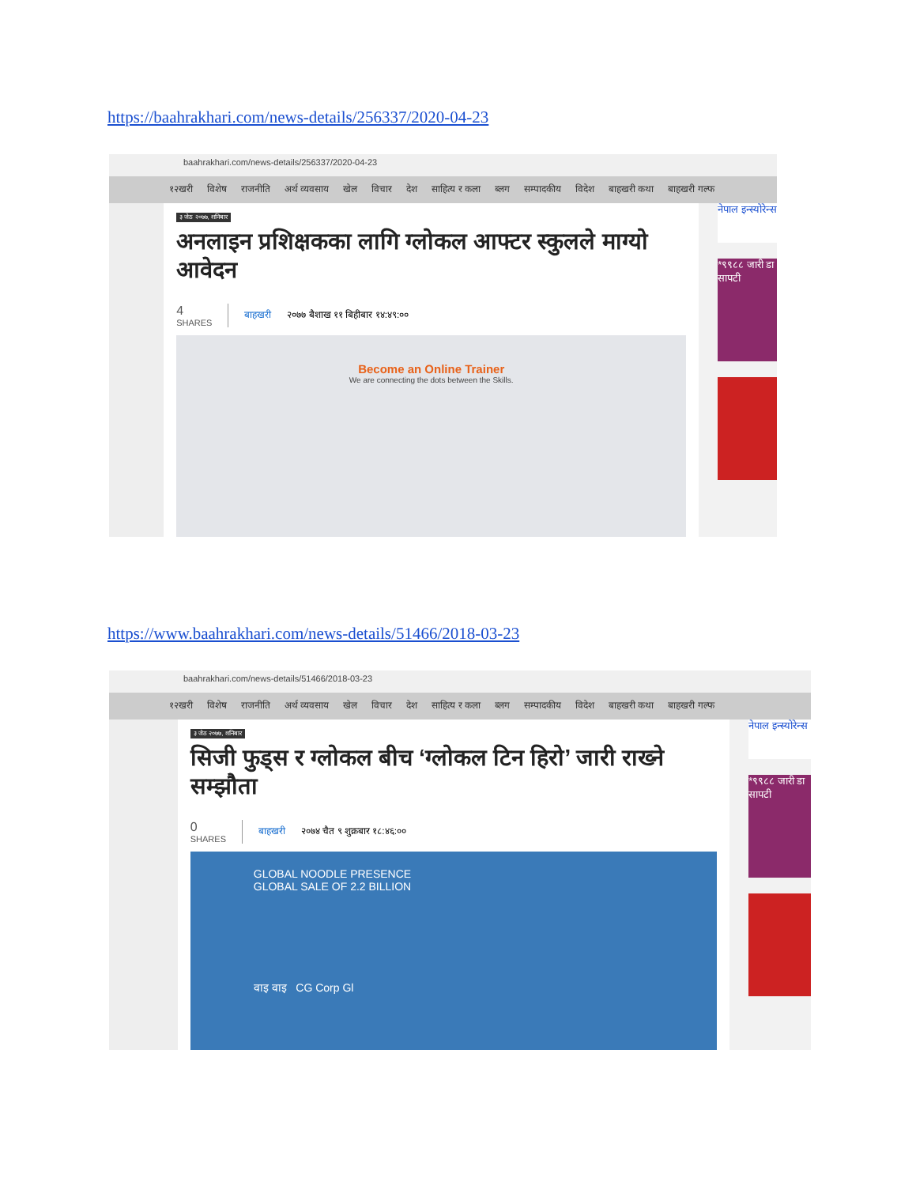https://baahrakhari.com/news-details/256337/2020-04-23
baahrakhari.com/news-details/256337/2020-04-23
१२खरी विशेष राजनीति अर्थ व्यवसाय खेल विचार देश साहित्य र कला ब्लग सम्पादकीय विदेश बाहखरी कथा बाहखरी गल्फ
३ जेठ २०७७, शनिबार
अनलाइन प्रशिक्षकका लागि ग्लोकल आफ्टर स्कुलले माग्यो आवेदन
4
SHARES
बाहखरी २०७७ बैशाख ११ बिहीबार १४:४९:००
Become an Online Trainer
We are connecting the dots between the Skills.
नेपाल इन्स्योरेन्स
*९९८८ जारी डा सापटी
https://www.baahrakhari.com/news-details/51466/2018-03-23
baahrakhari.com/news-details/51466/2018-03-23
१२खरी विशेष राजनीति अर्थ व्यवसाय खेल विचार देश साहित्य र कला ब्लग सम्पादकीय विदेश बाहखरी कथा बाहखरी गल्फ
३ जेठ २०७७, शनिबार
सिजी फुड्स र ग्लोकल बीच ‘ग्लोकल टिन हिरो’ जारी राख्ने सम्झौता
0
SHARES
बाहखरी २०७४ चैत ९ शुक्रबार १८:४६:००
GLOBAL NOODLE PRESENCE
GLOBAL SALE OF 2.2 BILLION
वाइ वाइ CG Corp Gl
नेपाल इन्स्योरेन्स
*९९८८ जारी डा सापटी